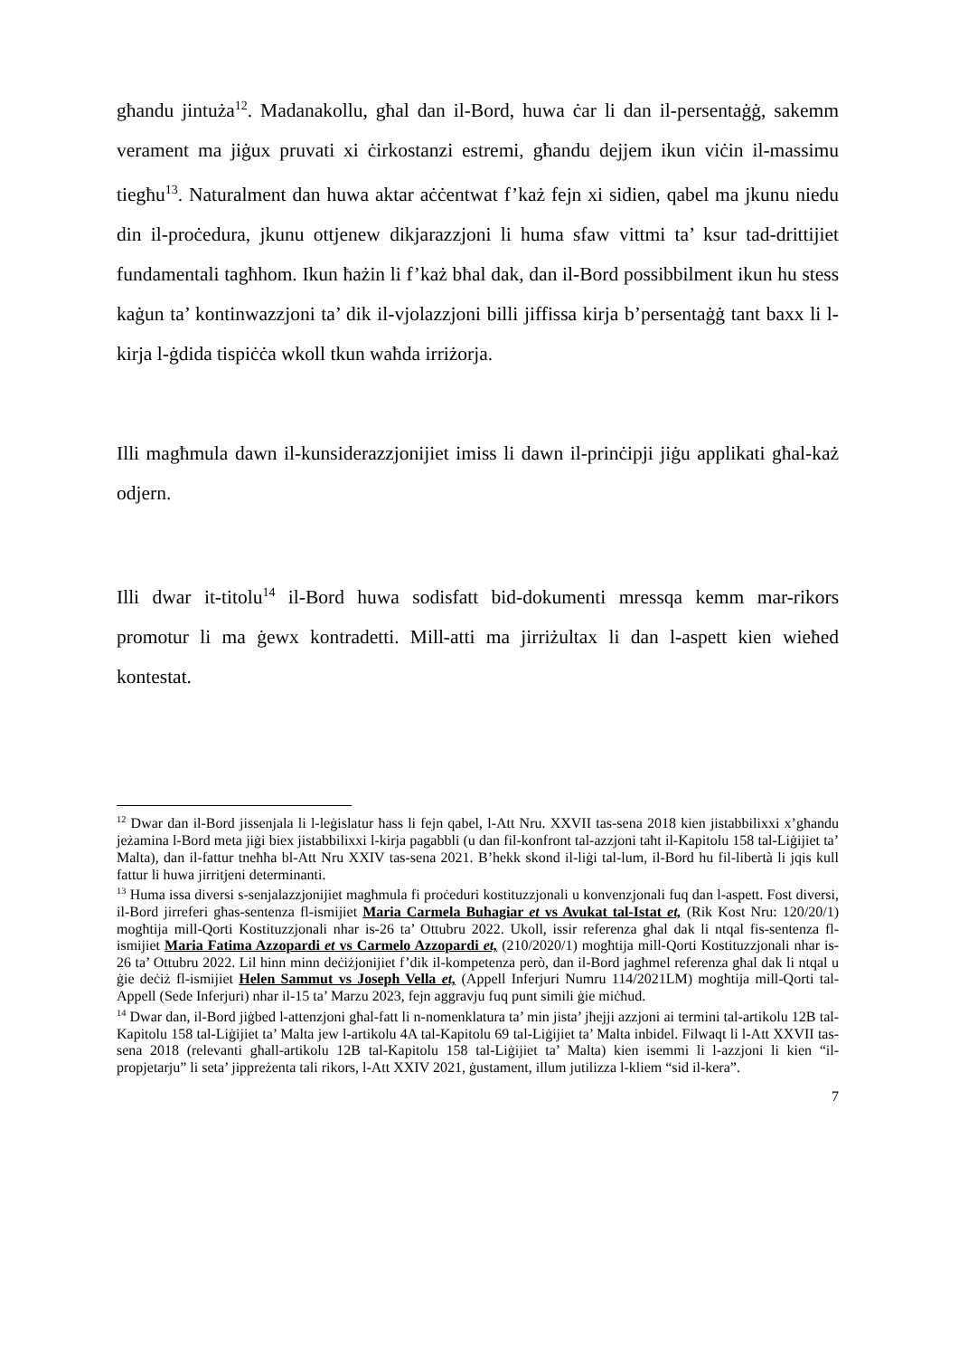għandu jintuża<sup>12</sup>. Madanakollu, għal dan il-Bord, huwa ċar li dan il-persentaġġ, sakemm verament ma jiġux pruvati xi ċirkostanzi estremi, għandu dejjem ikun viċin il-massimu tiegħu<sup>13</sup>. Naturalment dan huwa aktar aċċentwat f’każ fejn xi sidien, qabel ma jkunu niedu din il-proċedura, jkunu ottjenew dikjarazzjoni li huma sfaw vittmi ta’ ksur tad-drittijiet fundamentali tagħhom. Ikun ħażin li f’każ bħal dak, dan il-Bord possibbilment ikun hu stess kaġun ta’ kontinwazzjoni ta’ dik il-vjolazzjoni billi jiffissa kirja b’persentaġġ tant baxx li l-kirja l-ġdida tispiċċa wkoll tkun waħda irriżorja.
Illi magħmula dawn il-kunsiderazzjonijiet imiss li dawn il-prinċipji jiġu applikati għal-każ odjern.
Illi dwar it-titolu<sup>14</sup> il-Bord huwa sodisfatt bid-dokumenti mressqa kemm mar-rikors promotur li ma ġewx kontradetti. Mill-atti ma jirriżultax li dan l-aspett kien wieħed kontestat.
<sup>12</sup> Dwar dan il-Bord jissenjala li l-leġislatur ħass li fejn qabel, l-Att Nru. XXVII tas-sena 2018 kien jistabbilixxi x’għandu jeżamina l-Bord meta jiġi biex jistabbilixxi l-kirja pagabbli (u dan fil-konfront tal-azzjoni taħt il-Kapitolu 158 tal-Liġijiet ta’ Malta), dan il-fattur tneħħa bl-Att Nru XXIV tas-sena 2021. B’hekk skond il-liġi tal-lum, il-Bord hu fil-libertà li jqis kull fattur li huwa jirritjeni determinanti.
<sup>13</sup> Huma issa diversi s-senjalazzjonijiet magħmula fi proċeduri kostituzzjonali u konvenzjonali fuq dan l-aspett. Fost diversi, il-Bord jirreferi għas-sentenza fl-ismijiet Maria Carmela Buhagiar et vs Avukat tal-Istat et, (Rik Kost Nru: 120/20/1) mogħtija mill-Qorti Kostituzzjonali nhar is-26 ta’ Ottubru 2022. Ukoll, issir referenza għal dak li ntqal fis-sentenza fl-ismijiet Maria Fatima Azzopardi et vs Carmelo Azzopardi et, (210/2020/1) mogħtija mill-Qorti Kostituzzjonali nhar is-26 ta’ Ottubru 2022. Lil hinn minn deċiżjonijiet f’dik il-kompetenza però, dan il-Bord jagħmel referenza għal dak li ntqal u ġie deċiż fl-ismijiet Helen Sammut vs Joseph Vella et, (Appell Inferjuri Numru 114/2021LM) mogħtija mill-Qorti tal-Appell (Sede Inferjuri) nhar il-15 ta’ Marzu 2023, fejn aggravju fuq punt simili ġie miċħud.
<sup>14</sup> Dwar dan, il-Bord jiġbed l-attenzjoni għal-fatt li n-nomenklatura ta’ min jista’ jħejji azzjoni ai termini tal-artikolu 12B tal-Kapitolu 158 tal-Liġijiet ta’ Malta jew l-artikolu 4A tal-Kapitolu 69 tal-Liġijiet ta’ Malta inbidel. Filwaqt li l-Att XXVII tas-sena 2018 (relevanti għall-artikolu 12B tal-Kapitolu 158 tal-Liġijiet ta’ Malta) kien isemmi li l-azzjoni li kien “il-propjetarju” li seta’ jippreżenta tali rikors, l-Att XXIV 2021, ġustament, illum jutilizza l-kliem “sid il-kera”.
7